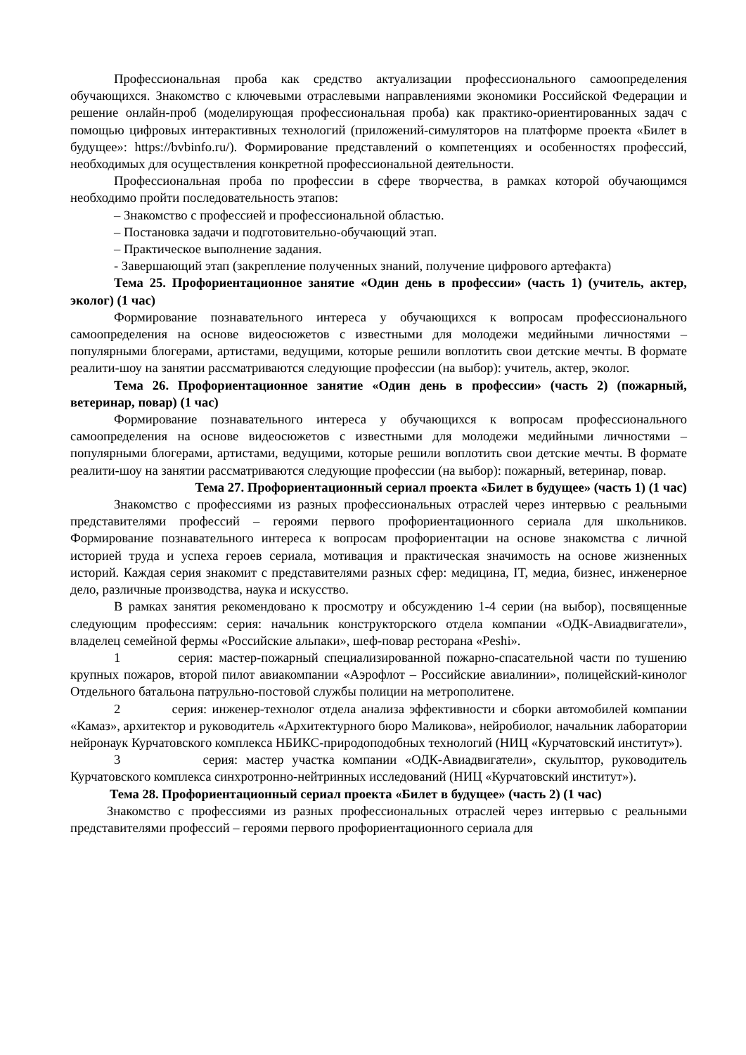Профессиональная проба как средство актуализации профессионального самоопределения обучающихся. Знакомство с ключевыми отраслевыми направлениями экономики Российской Федерации и решение онлайн-проб (моделирующая профессиональная проба) как практико-ориентированных задач с помощью цифровых интерактивных технологий (приложений-симуляторов на платформе проекта «Билет в будущее»: https://bvbinfo.ru/). Формирование представлений о компетенциях и особенностях профессий, необходимых для осуществления конкретной профессиональной деятельности.
Профессиональная проба по профессии в сфере творчества, в рамках которой обучающимся необходимо пройти последовательность этапов:
– Знакомство с профессией и профессиональной областью.
– Постановка задачи и подготовительно-обучающий этап.
– Практическое выполнение задания.
- Завершающий этап (закрепление полученных знаний, получение цифрового артефакта)
Тема 25. Профориентационное занятие «Один день в профессии» (часть 1) (учитель, актер, эколог) (1 час)
Формирование познавательного интереса у обучающихся к вопросам профессионального самоопределения на основе видеосюжетов с известными для молодежи медийными личностями – популярными блогерами, артистами, ведущими, которые решили воплотить свои детские мечты. В формате реалити-шоу на занятии рассматриваются следующие профессии (на выбор): учитель, актер, эколог.
Тема 26. Профориентационное занятие «Один день в профессии» (часть 2) (пожарный, ветеринар, повар) (1 час)
Формирование познавательного интереса у обучающихся к вопросам профессионального самоопределения на основе видеосюжетов с известными для молодежи медийными личностями – популярными блогерами, артистами, ведущими, которые решили воплотить свои детские мечты. В формате реалити-шоу на занятии рассматриваются следующие профессии (на выбор): пожарный, ветеринар, повар.
Тема 27. Профориентационный сериал проекта «Билет в будущее» (часть 1) (1 час)
Знакомство с профессиями из разных профессиональных отраслей через интервью с реальными представителями профессий – героями первого профориентационного сериала для школьников. Формирование познавательного интереса к вопросам профориентации на основе знакомства с личной историей труда и успеха героев сериала, мотивация и практическая значимость на основе жизненных историй. Каждая серия знакомит с представителями разных сфер: медицина, IT, медиа, бизнес, инженерное дело, различные производства, наука и искусство.
В рамках занятия рекомендовано к просмотру и обсуждению 1-4 серии (на выбор), посвященные следующим профессиям: серия: начальник конструкторского отдела компании «ОДК-Авиадвигатели», владелец семейной фермы «Российские альпаки», шеф-повар ресторана «Peshi».
1 серия: мастер-пожарный специализированной пожарно-спасательной части по тушению крупных пожаров, второй пилот авиакомпании «Аэрофлот – Российские авиалинии», полицейский-кинолог Отдельного батальона патрульно-постовой службы полиции на метрополитене.
2 серия: инженер-технолог отдела анализа эффективности и сборки автомобилей компании «Камаз», архитектор и руководитель «Архитектурного бюро Маликова», нейробиолог, начальник лаборатории нейронаук Курчатовского комплекса НБИКС-природоподобных технологий (НИЦ «Курчатовский институт»).
3 серия: мастер участка компании «ОДК-Авиадвигатели», скульптор, руководитель Курчатовского комплекса синхротронно-нейтринных исследований (НИЦ «Курчатовский институт»).
Тема 28. Профориентационный сериал проекта «Билет в будущее» (часть 2) (1 час)
Знакомство с профессиями из разных профессиональных отраслей через интервью с реальными представителями профессий – героями первого профориентационного сериала для